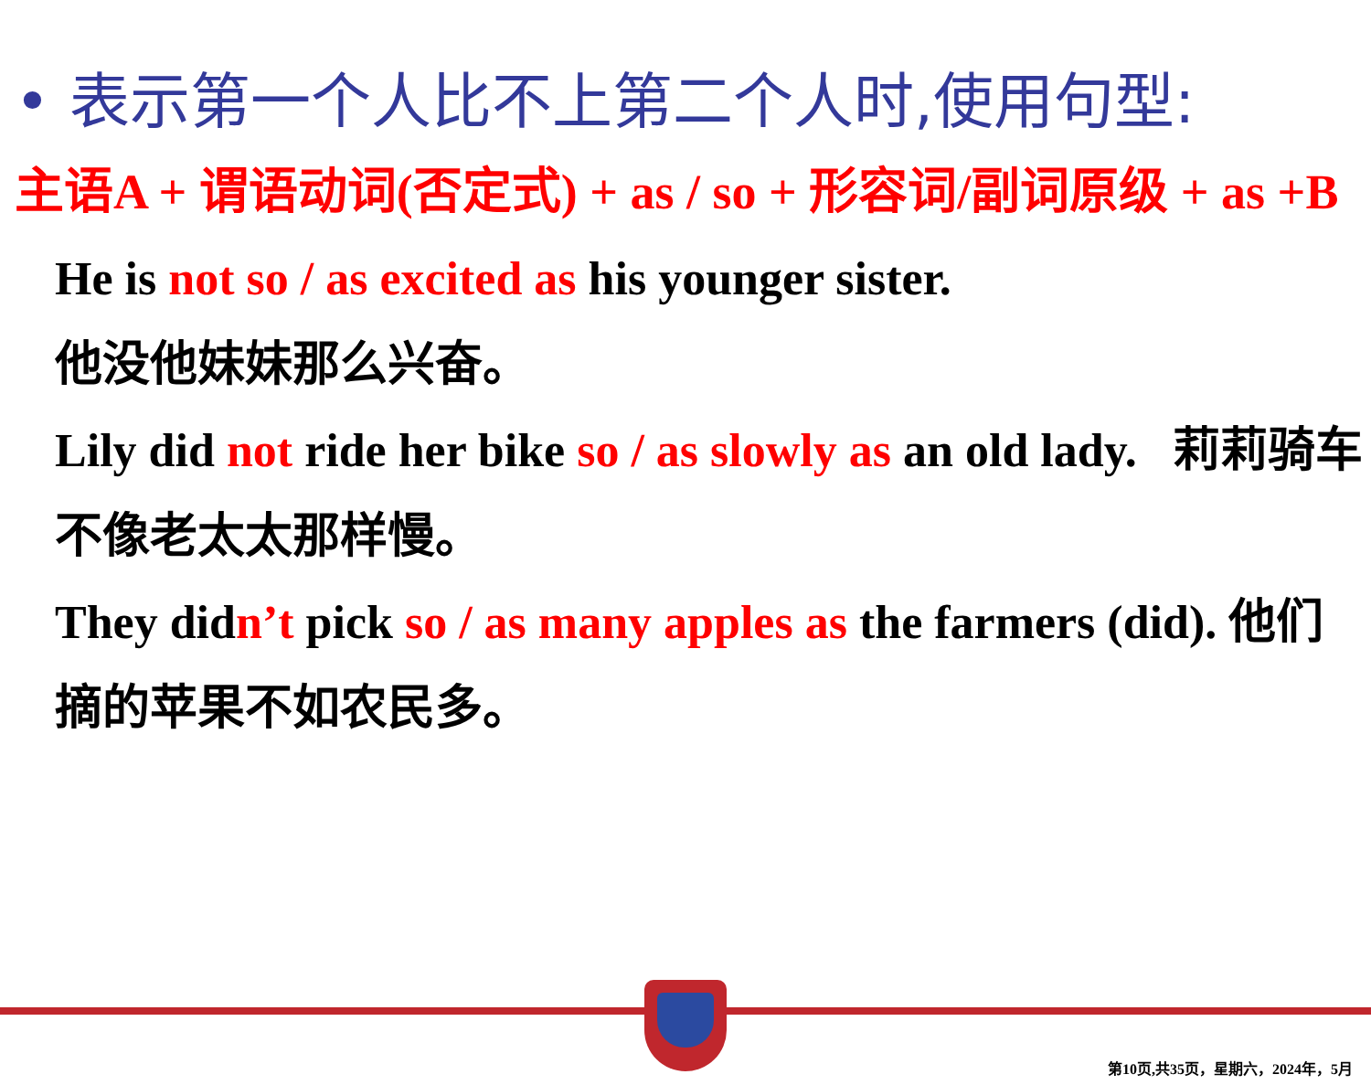• 表示第一个人比不上第二个人时,使用句型:
主语A + 谓语动词(否定式) + as / so + 形容词/副词原级 + as +B
He is not so / as excited as his younger sister.
他没他妹妹那么兴奋。
Lily did not ride her bike so / as slowly as an old lady. 莉莉骑车不像老太太那样慢。
They didn’t pick so / as many apples as the farmers (did). 他们摘的苹果不如农民多。
第10页,共35页，星期六，2024年，5月